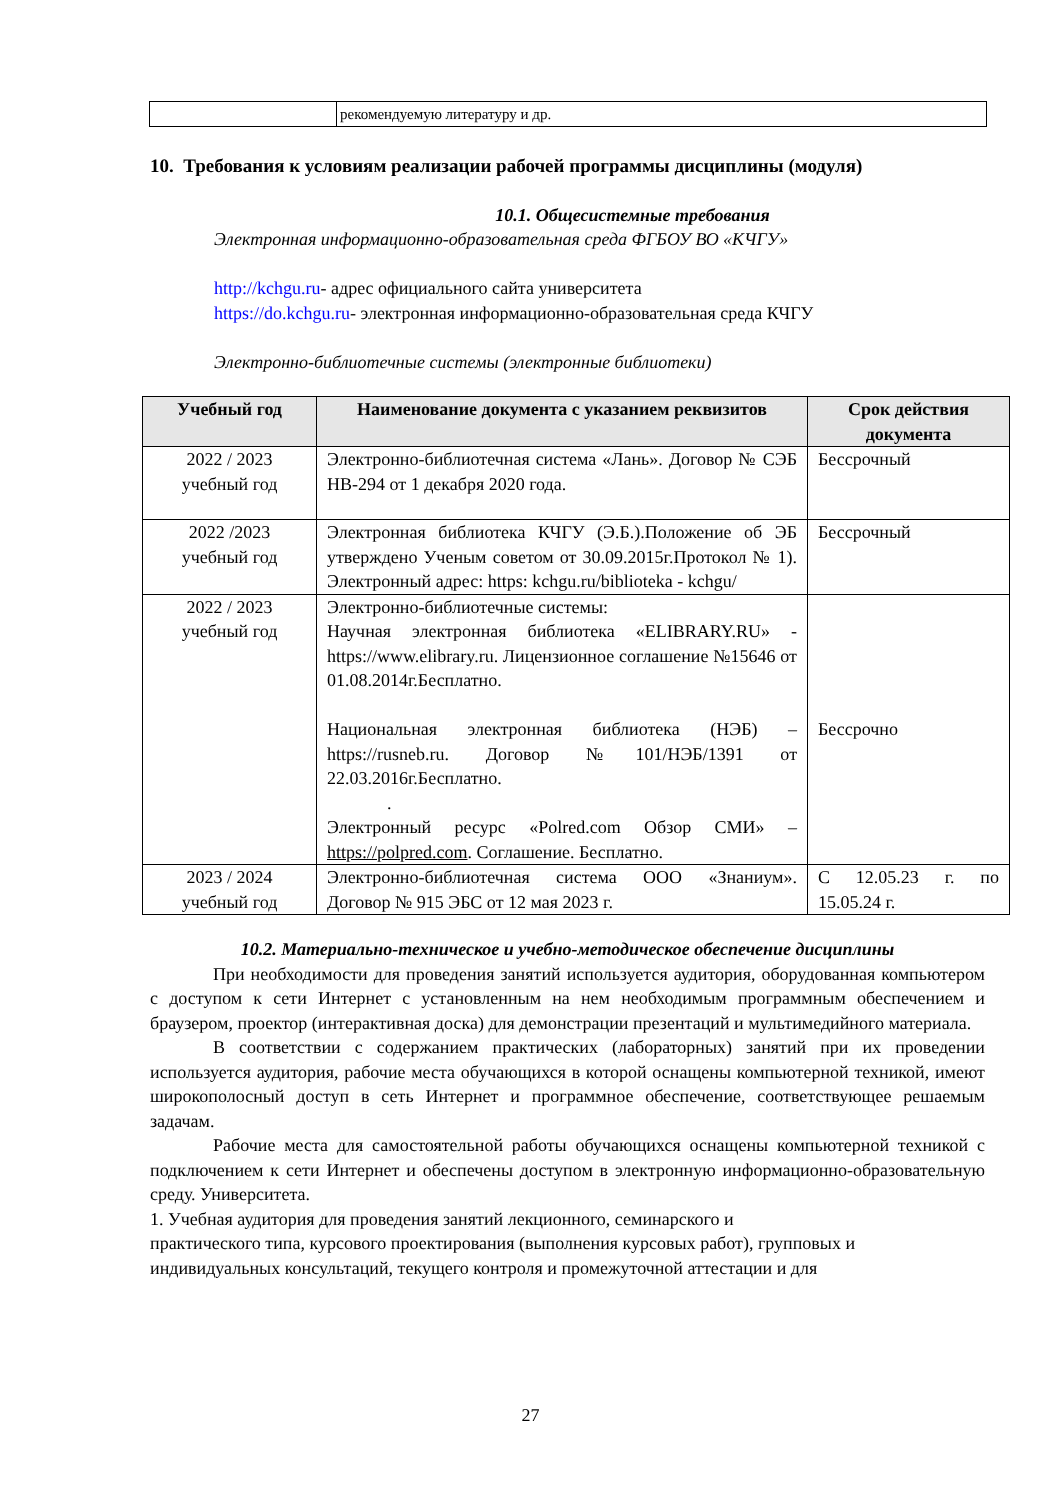| | рекомендуемую литературу и др. |
10. Требования к условиям реализации рабочей программы дисциплины (модуля)
10.1. Общесистемные требования
Электронная информационно-образовательная среда ФГБОУ ВО «КЧГУ»
http://kchgu.ru- адрес официального сайта университета
https://do.kchgu.ru- электронная информационно-образовательная среда КЧГУ
Электронно-библиотечные системы (электронные библиотеки)
| Учебный год | Наименование документа с указанием реквизитов | Срок действия документа |
| --- | --- | --- |
| 2022 / 2023 учебный год | Электронно-библиотечная система «Лань». Договор № СЭБ НВ-294 от 1 декабря 2020 года. | Бессрочный |
| 2022 /2023 учебный год | Электронная библиотека КЧГУ (Э.Б.).Положение об ЭБ утверждено Ученым советом от 30.09.2015г.Протокол № 1). Электронный адрес: https: kchgu.ru/biblioteka - kchgu/ | Бессрочный |
| 2022 / 2023 учебный год | Электронно-библиотечные системы: Научная электронная библиотека «ELIBRARY.RU» - https://www.elibrary.ru. Лицензионное соглашение №15646 от 01.08.2014г.Бесплатно. Национальная электронная библиотека (НЭБ) – https://rusneb.ru. Договор №101/НЭБ/1391 от 22.03.2016г.Бесплатно. . Электронный ресурс «Polred.com Обзор СМИ» – https://polpred.com . Соглашение. Бесплатно. | Бессрочно |
| 2023 / 2024 учебный год | Электронно-библиотечная система ООО «Знаниум». Договор № 915 ЭБС от 12 мая 2023 г. | С 12.05.23 г. по 15.05.24 г. |
10.2. Материально-техническое и учебно-методическое обеспечение дисциплины
При необходимости для проведения занятий используется аудитория, оборудованная компьютером с доступом к сети Интернет с установленным на нем необходимым программным обеспечением и браузером, проектор (интерактивная доска) для демонстрации презентаций и мультимедийного материала.
В соответствии с содержанием практических (лабораторных) занятий при их проведении используется аудитория, рабочие места обучающихся в которой оснащены компьютерной техникой, имеют широкополосный доступ в сеть Интернет и программное обеспечение, соответствующее решаемым задачам.
Рабочие места для самостоятельной работы обучающихся оснащены компьютерной техникой с подключением к сети Интернет и обеспечены доступом в электронную информационно-образовательную среду. Университета.
1. Учебная аудитория для проведения занятий лекционного, семинарского и
практического типа, курсового проектирования (выполнения курсовых работ), групповых и индивидуальных консультаций, текущего контроля и промежуточной аттестации и для
27